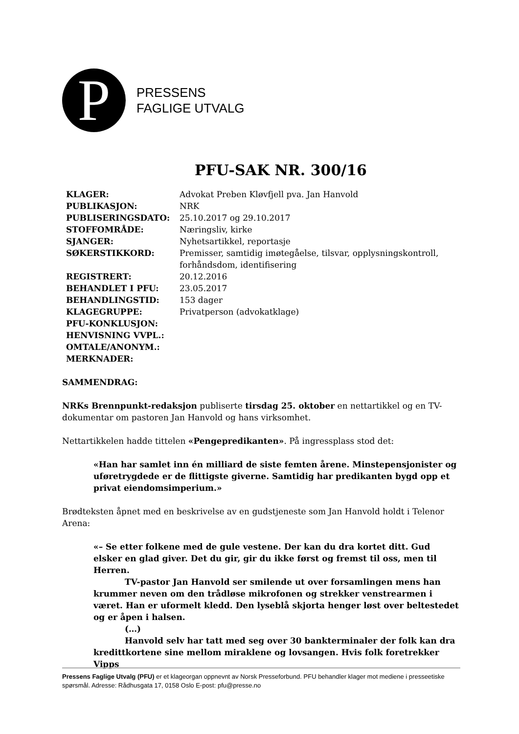P
PRESSENS
FAGLIGE UTVALG
PFU-SAK NR. 300/16
| KLAGER: | Advokat Preben Kløvfjell pva. Jan Hanvold |
| PUBLIKASJON: | NRK |
| PUBLISERINGSDATO: | 25.10.2017 og 29.10.2017 |
| STOFFOMRÅDE: | Næringsliv, kirke |
| SJANGER: | Nyhetsartikkel, reportasje |
| SØKERSTIKKORD: | Premisser, samtidig imøtegåelse, tilsvar, opplysningskontroll, forhåndsdom, identifisering |
| REGISTRERT: | 20.12.2016 |
| BEHANDLET I PFU: | 23.05.2017 |
| BEHANDLINGSTID: | 153 dager |
| KLAGEGRUPPE: | Privatperson (advokatklage) |
| PFU-KONKLUSJON: | |
| HENVISNING VVPL.: | |
| OMTALE/ANONYM.: | |
| MERKNADER: | |
SAMMENDRAG:
NRKs Brennpunkt-redaksjon publiserte tirsdag 25. oktober en nettartikkel og en TV-dokumentar om pastoren Jan Hanvold og hans virksomhet.
Nettartikkelen hadde tittelen «Pengepredikanten». På ingressplass stod det:
«Han har samlet inn én milliard de siste femten årene. Minstepensjonister og uføretrygdede er de flittigste giverne. Samtidig har predikanten bygd opp et privat eiendomsimperium.»
Brødteksten åpnet med en beskrivelse av en gudstjeneste som Jan Hanvold holdt i Telenor Arena:
«– Se etter folkene med de gule vestene. Der kan du dra kortet ditt. Gud elsker en glad giver. Det du gir, gir du ikke først og fremst til oss, men til Herren.
TV-pastor Jan Hanvold ser smilende ut over forsamlingen mens han krummer neven om den trådløse mikrofonen og strekker venstrearmen i været. Han er uformelt kledd. Den lyseblå skjorta henger løst over beltestedet og er åpen i halsen.
(…)
Hanvold selv har tatt med seg over 30 bankterminaler der folk kan dra kredittkortene sine mellom miraklene og lovsangen. Hvis folk foretrekker Vipps
Pressens Faglige Utvalg (PFU) er et klageorgan oppnevnt av Norsk Presseforbund. PFU behandler klager mot mediene i presseetiske spørsmål. Adresse: Rådhusgata 17, 0158 Oslo E-post: pfu@presse.no